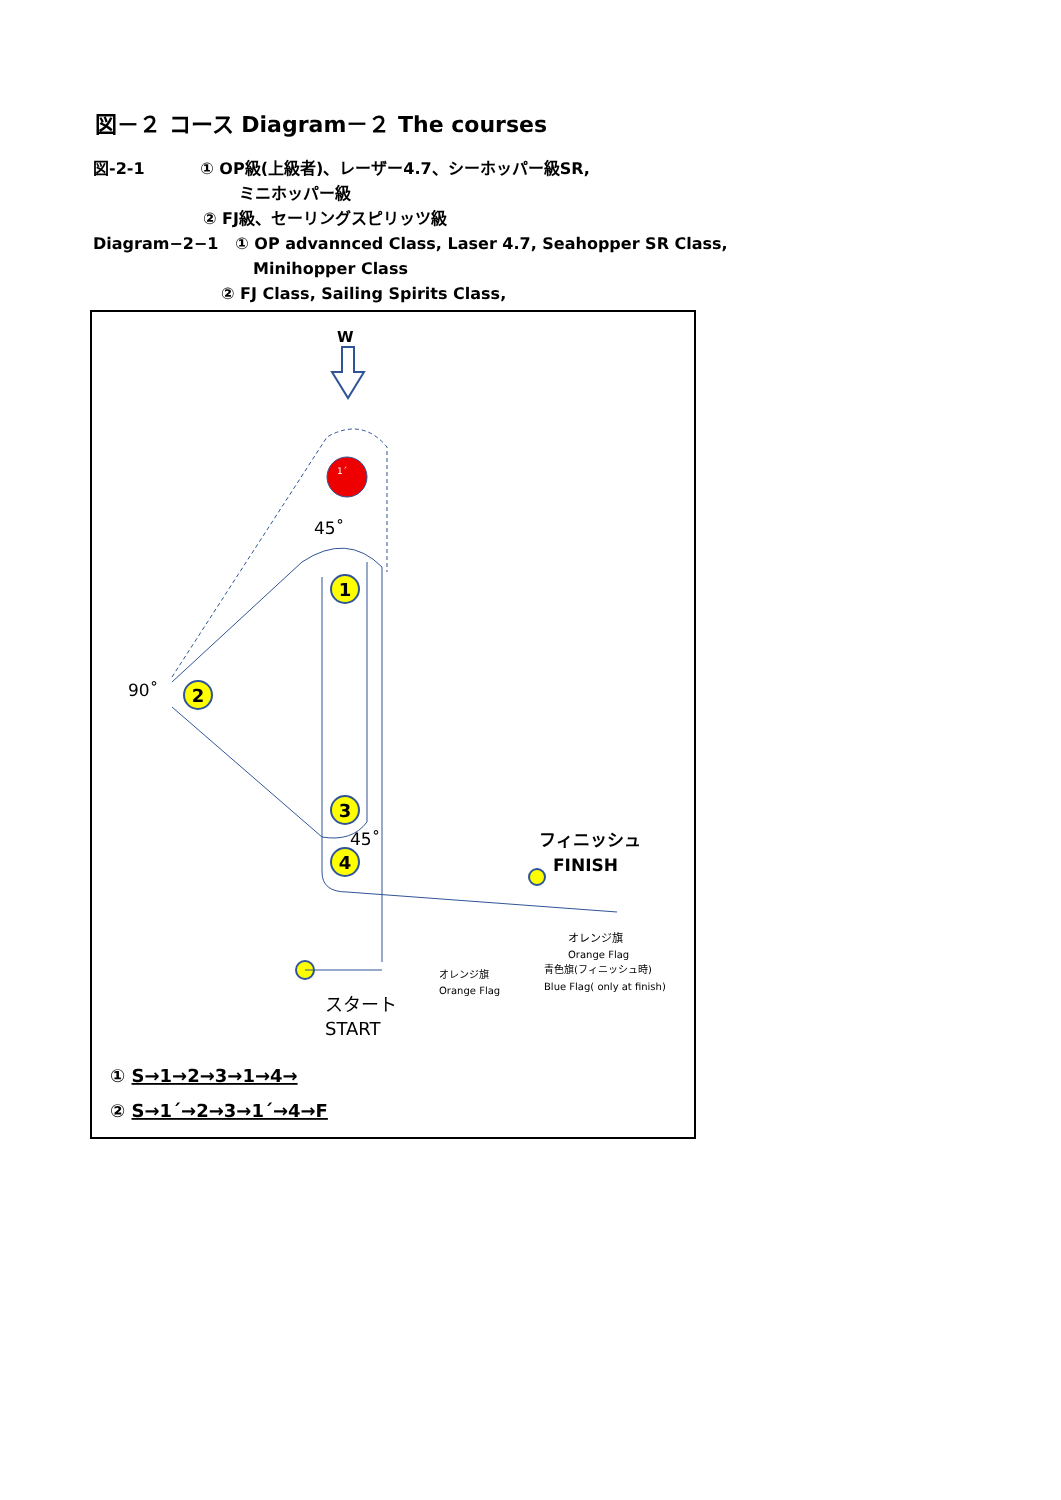図－２ コース Diagram－２ The courses
図-2-1 ① OP級(上級者)、レーザー4.7、シーホッパー級SR,
ミニホッパー級
② FJ級、セーリングスピリッツ級
Diagram−2−1 ① OP advannced Class, Laser 4.7, Seahopper SR Class,
Minihopper Class
② FJ Class, Sailing Spirits Class,
W
1´
1
2
3
4
45˚
90˚
45˚
フィニッシュ
FINISH
オレンジ旗
Orange Flag
青色旗(フィニッシュ時)
Blue Flag( only at finish)
オレンジ旗
Orange Flag
スタート
START
① S→1→2→3→1→4→
② S→1´→2→3→1´→4→F